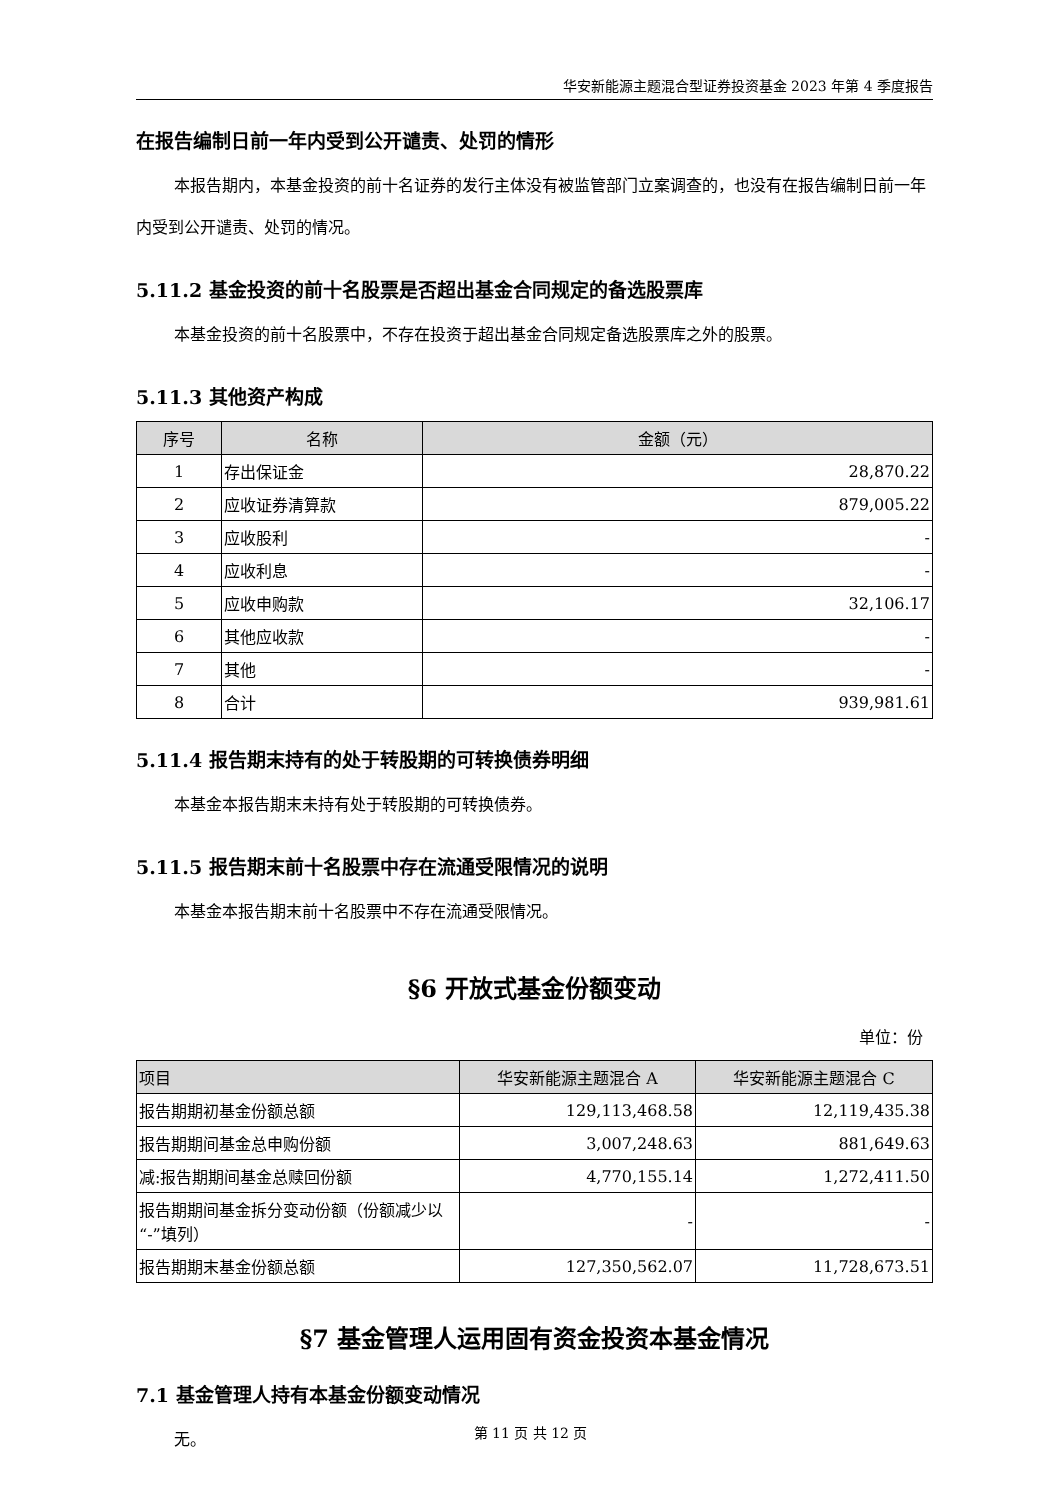华安新能源主题混合型证券投资基金 2023 年第 4 季度报告
在报告编制日前一年内受到公开谴责、处罚的情形
本报告期内，本基金投资的前十名证券的发行主体没有被监管部门立案调查的，也没有在报告编制日前一年内受到公开谴责、处罚的情况。
5.11.2 基金投资的前十名股票是否超出基金合同规定的备选股票库
本基金投资的前十名股票中，不存在投资于超出基金合同规定备选股票库之外的股票。
5.11.3 其他资产构成
| 序号 | 名称 | 金额（元） |
| --- | --- | --- |
| 1 | 存出保证金 | 28,870.22 |
| 2 | 应收证券清算款 | 879,005.22 |
| 3 | 应收股利 | - |
| 4 | 应收利息 | - |
| 5 | 应收申购款 | 32,106.17 |
| 6 | 其他应收款 | - |
| 7 | 其他 | - |
| 8 | 合计 | 939,981.61 |
5.11.4 报告期末持有的处于转股期的可转换债券明细
本基金本报告期末未持有处于转股期的可转换债券。
5.11.5 报告期末前十名股票中存在流通受限情况的说明
本基金本报告期末前十名股票中不存在流通受限情况。
§6 开放式基金份额变动
单位：份
| 项目 | 华安新能源主题混合 A | 华安新能源主题混合 C |
| --- | --- | --- |
| 报告期期初基金份额总额 | 129,113,468.58 | 12,119,435.38 |
| 报告期期间基金总申购份额 | 3,007,248.63 | 881,649.63 |
| 减:报告期期间基金总赎回份额 | 4,770,155.14 | 1,272,411.50 |
| 报告期期间基金拆分变动份额（份额减少以“-”填列） | - | - |
| 报告期期末基金份额总额 | 127,350,562.07 | 11,728,673.51 |
§7 基金管理人运用固有资金投资本基金情况
7.1 基金管理人持有本基金份额变动情况
无。
第 11 页 共 12 页